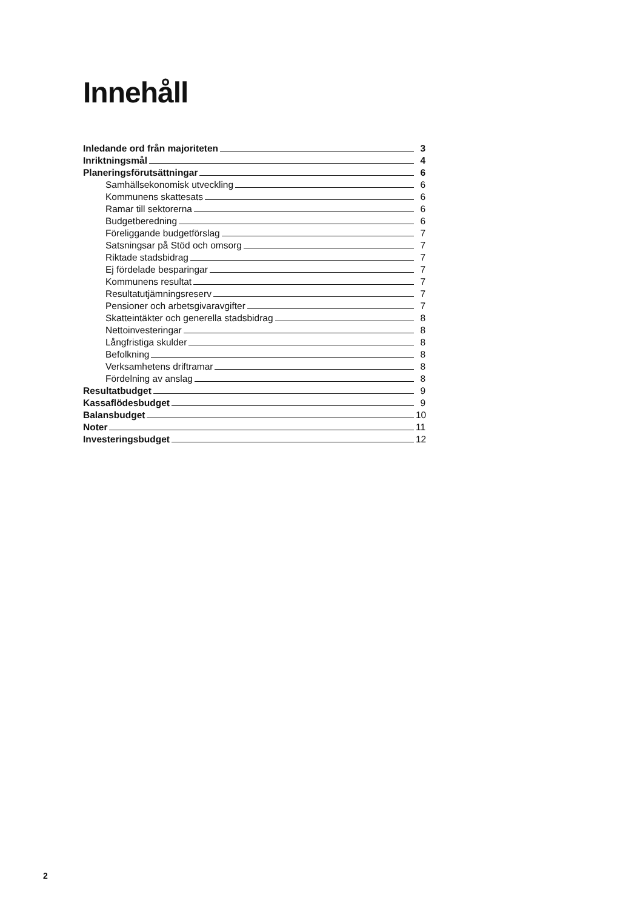Innehåll
Inledande ord från majoriteten 3
Inriktningsmål 4
Planeringsförutsättningar 6
Samhällsekonomisk utveckling 6
Kommunens skattesats 6
Ramar till sektorerna 6
Budgetberedning 6
Föreliggande budgetförslag 7
Satsningsar på Stöd och omsorg 7
Riktade stadsbidrag 7
Ej fördelade besparingar 7
Kommunens resultat 7
Resultatutjämningsreserv 7
Pensioner och arbetsgivaravgifter 7
Skatteintäkter och generella stadsbidrag 8
Nettoinvesteringar 8
Långfristiga skulder 8
Befolkning 8
Verksamhetens driftramar 8
Fördelning av anslag 8
Resultatbudget 9
Kassaflödesbudget 9
Balansbudget 10
Noter 11
Investeringsbudget 12
2